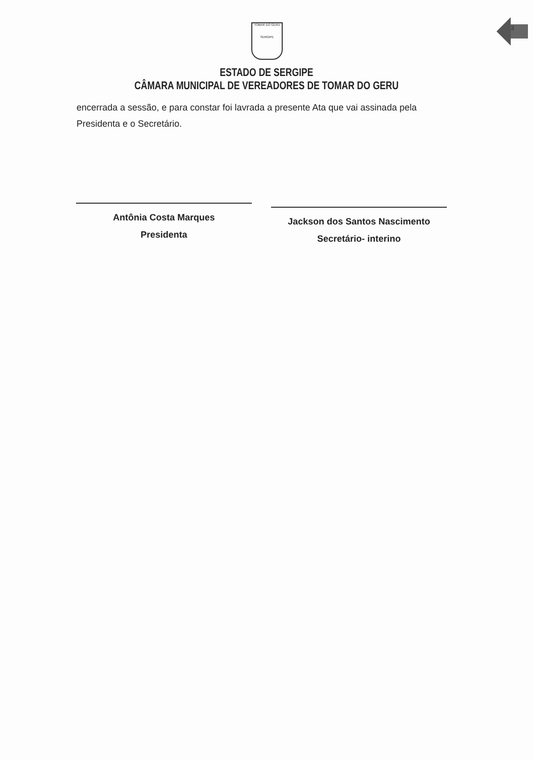3
TOMAR DO GERU
SERGIPE
ESTADO DE SERGIPE
CÂMARA MUNICIPAL DE VEREADORES DE TOMAR DO GERU
encerrada a sessão, e para constar foi lavrada a presente Ata que vai assinada pela Presidenta e o Secretário.
Antônia Costa Marques
Presidenta
Jackson dos Santos Nascimento
Secretário- interino